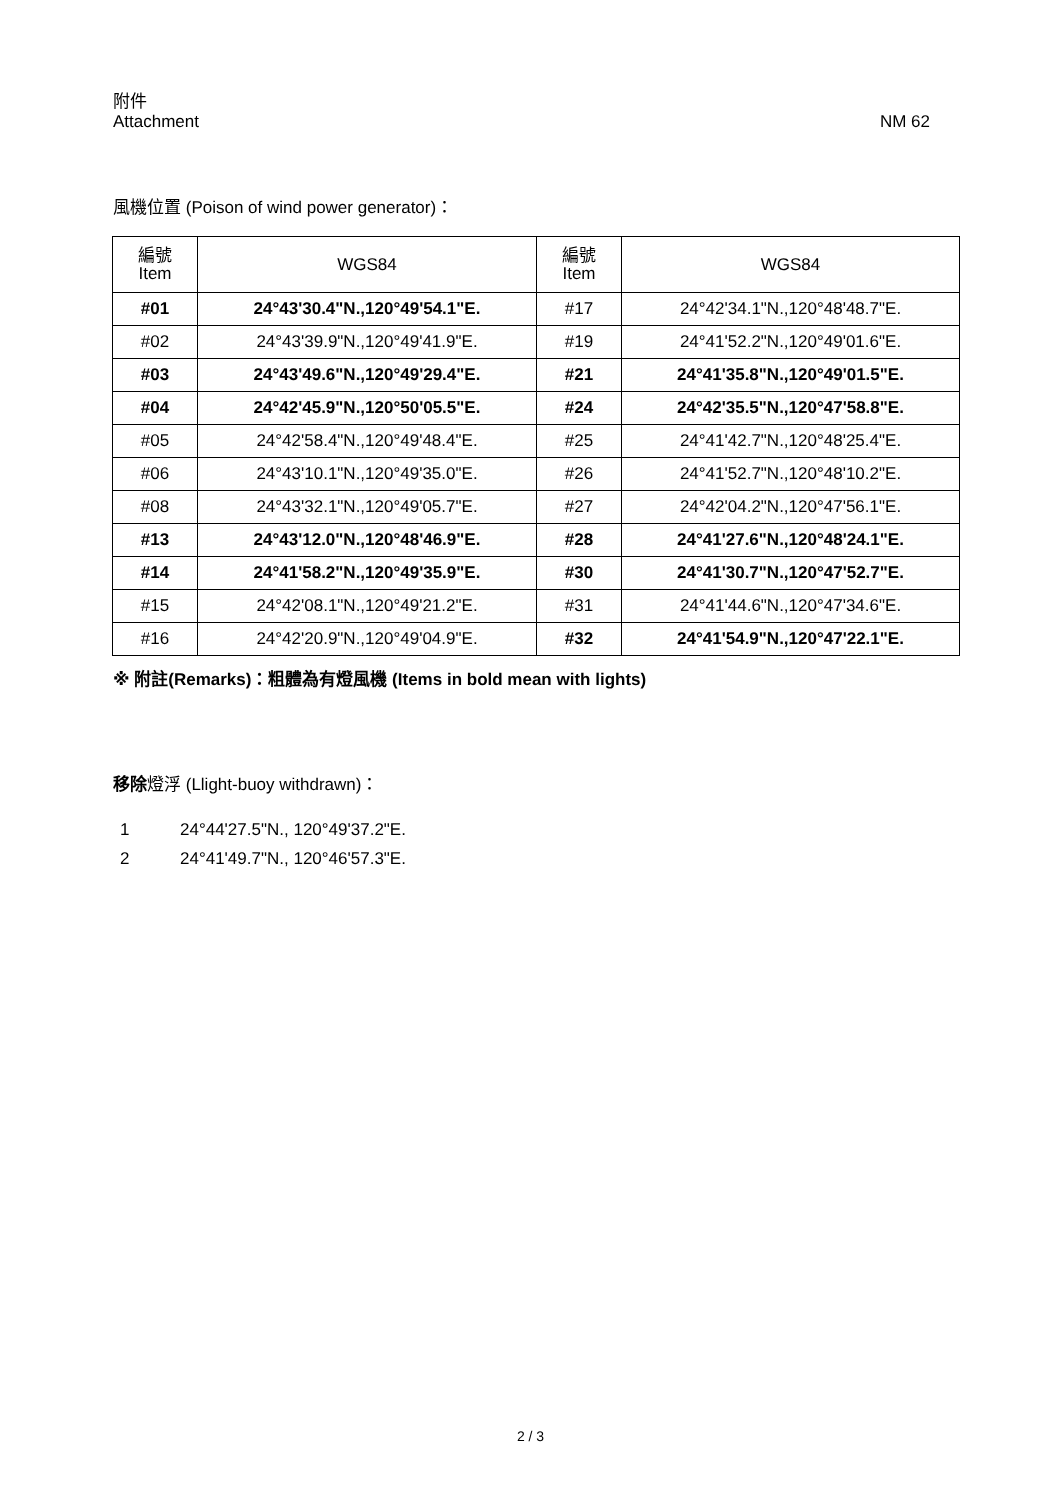附件
Attachment
NM 62
風機位置 (Poison of wind power generator)：
| 編號 Item | WGS84 | 編號 Item | WGS84 |
| --- | --- | --- | --- |
| #01 | 24°43'30.4"N.,120°49'54.1"E. | #17 | 24°42'34.1"N.,120°48'48.7"E. |
| #02 | 24°43'39.9"N.,120°49'41.9"E. | #19 | 24°41'52.2"N.,120°49'01.6"E. |
| #03 | 24°43'49.6"N.,120°49'29.4"E. | #21 | 24°41'35.8"N.,120°49'01.5"E. |
| #04 | 24°42'45.9"N.,120°50'05.5"E. | #24 | 24°42'35.5"N.,120°47'58.8"E. |
| #05 | 24°42'58.4"N.,120°49'48.4"E. | #25 | 24°41'42.7"N.,120°48'25.4"E. |
| #06 | 24°43'10.1"N.,120°49'35.0"E. | #26 | 24°41'52.7"N.,120°48'10.2"E. |
| #08 | 24°43'32.1"N.,120°49'05.7"E. | #27 | 24°42'04.2"N.,120°47'56.1"E. |
| #13 | 24°43'12.0"N.,120°48'46.9"E. | #28 | 24°41'27.6"N.,120°48'24.1"E. |
| #14 | 24°41'58.2"N.,120°49'35.9"E. | #30 | 24°41'30.7"N.,120°47'52.7"E. |
| #15 | 24°42'08.1"N.,120°49'21.2"E. | #31 | 24°41'44.6"N.,120°47'34.6"E. |
| #16 | 24°42'20.9"N.,120°49'04.9"E. | #32 | 24°41'54.9"N.,120°47'22.1"E. |
※ 附註(Remarks)：粗體為有燈風機 (Items in bold mean with lights)
移除燈浮 (Llight-buoy withdrawn)：
1 24°44'27.5"N., 120°49'37.2"E.
2 24°41'49.7"N., 120°46'57.3"E.
2 / 3